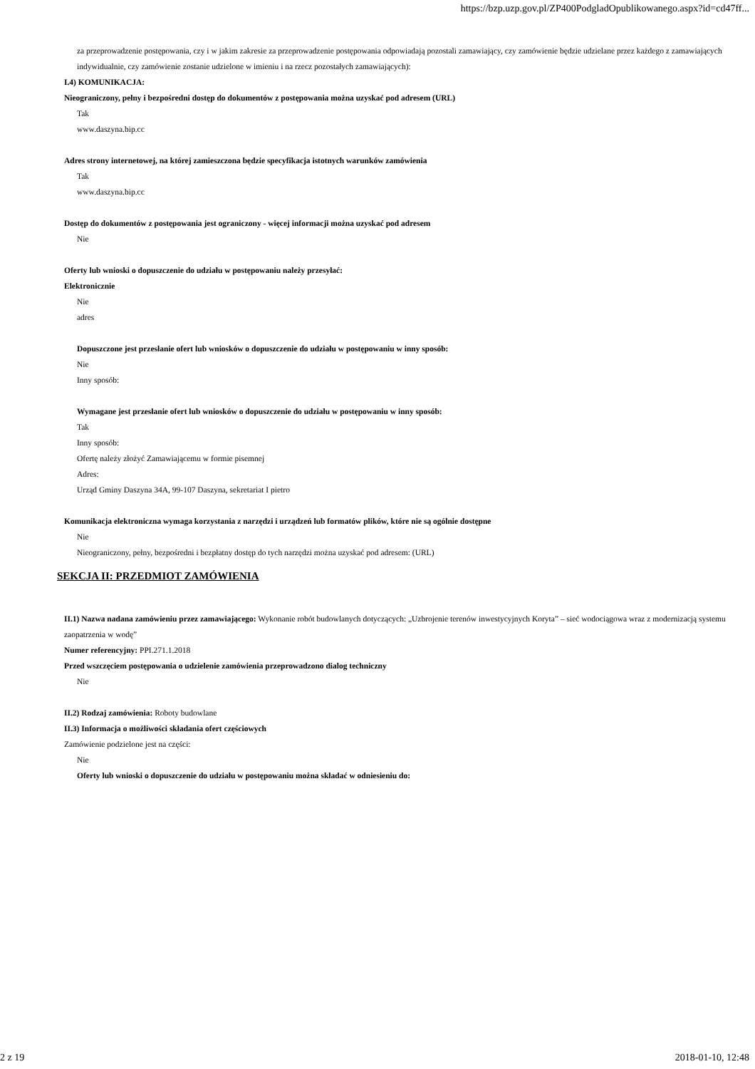https://bzp.uzp.gov.pl/ZP400PodgladOpublikowanego.aspx?id=cd47ff...
za przeprowadzenie postępowania, czy i w jakim zakresie za przeprowadzenie postępowania odpowiadają pozostali zamawiający, czy zamówienie będzie udzielane przez każdego z zamawiających indywidualnie, czy zamówienie zostanie udzielone w imieniu i na rzecz pozostałych zamawiających):
I.4) KOMUNIKACJA:
Nieograniczony, pełny i bezpośredni dostęp do dokumentów z postępowania można uzyskać pod adresem (URL)
Tak
www.daszyna.bip.cc
Adres strony internetowej, na której zamieszczona będzie specyfikacja istotnych warunków zamówienia
Tak
www.daszyna.bip.cc
Dostęp do dokumentów z postępowania jest ograniczony - więcej informacji można uzyskać pod adresem
Nie
Oferty lub wnioski o dopuszczenie do udziału w postępowaniu należy przesyłać:
Elektronicznie
Nie
adres
Dopuszczone jest przesłanie ofert lub wniosków o dopuszczenie do udziału w postępowaniu w inny sposób:
Nie
Inny sposób:
Wymagane jest przesłanie ofert lub wniosków o dopuszczenie do udziału w postępowaniu w inny sposób:
Tak
Inny sposób:
Ofertę należy złożyć Zamawiającemu w formie pisemnej
Adres:
Urząd Gminy Daszyna 34A, 99-107 Daszyna, sekretariat I pietro
Komunikacja elektroniczna wymaga korzystania z narzędzi i urządzeń lub formatów plików, które nie są ogólnie dostępne
Nie
Nieograniczony, pełny, bezpośredni i bezpłatny dostęp do tych narzędzi można uzyskać pod adresem: (URL)
SEKCJA II: PRZEDMIOT ZAMÓWIENIA
II.1) Nazwa nadana zamówieniu przez zamawiającego: Wykonanie robót budowlanych dotyczących: „Uzbrojenie terenów inwestycyjnych Koryta” – sieć wodociągowa wraz z modernizacją systemu zaopatrzenia w wodę”
Numer referencyjny: PPI.271.1.2018
Przed wszczęciem postępowania o udzielenie zamówienia przeprowadzono dialog techniczny
Nie
II.2) Rodzaj zamówienia: Roboty budowlane
II.3) Informacja o możliwości składania ofert częściowych
Zamówienie podzielone jest na części:
Nie
Oferty lub wnioski o dopuszczenie do udziału w postępowaniu można składać w odniesieniu do:
2 z 19 2018-01-10, 12:48